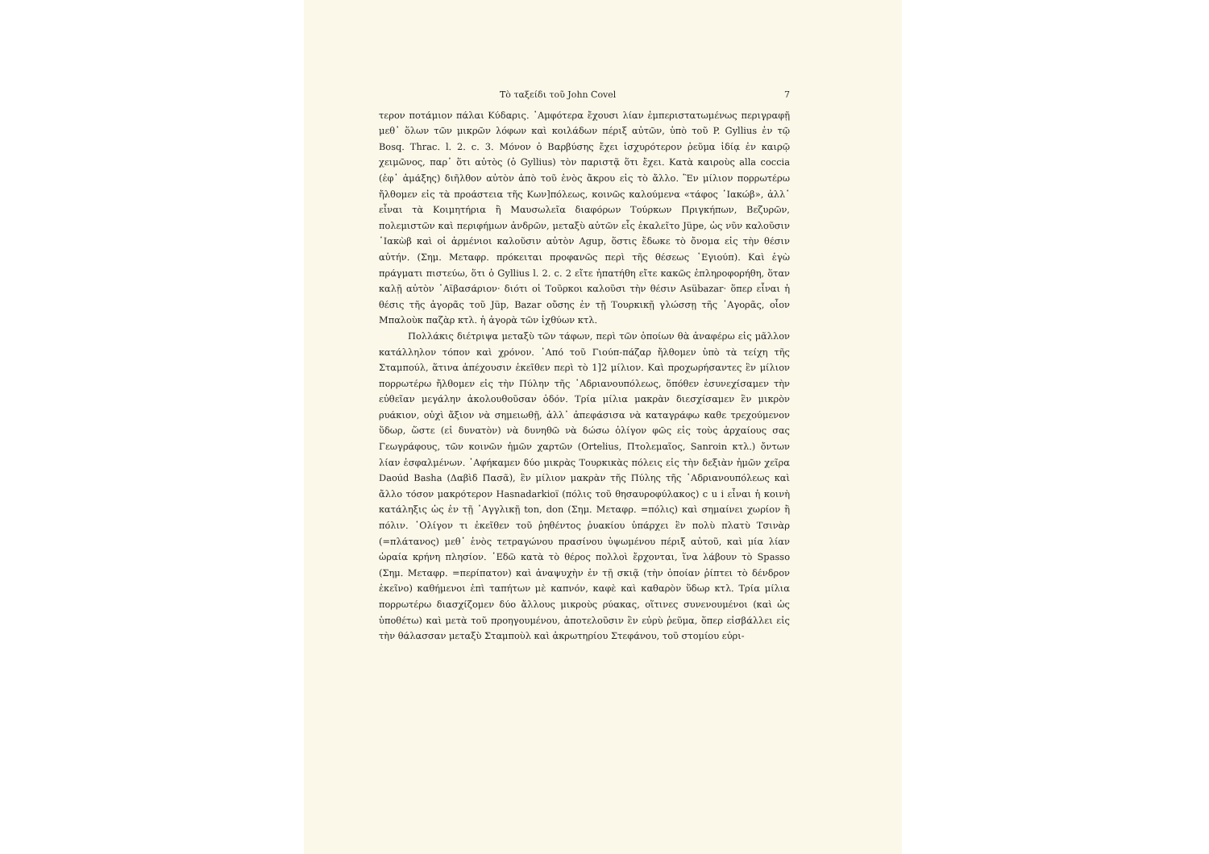Τὸ ταξείδι τοῦ John Covel 7
τερον ποτάμιον πάλαι Κύδαρις. ᾿Αμφότερα ἔχουσι λίαν ἐμπεριστατωμένως περιγραφῇ μεθ᾿ ὅλων τῶν μικρῶν λόφων καὶ κοιλάδων πέριξ αὐτῶν, ὑπὸ τοῦ P. Gyllius ἐν τῷ Bosq. Thrac. l. 2. c. 3. Μόνον ὁ Βαρβύσης ἔχει ἰσχυρότερον ῥεῦμα ἰδίᾳ ἐν καιρῷ χειμῶνος, παρ᾿ ὅτι αὐτὸς (ὁ Gyllius) τὸν παριστᾷ ὅτι ἔχει. Κατὰ καιροὺς alla coccia (ἐφ᾿ ἁμάξης) διῆλθον αὐτὸν ἀπὸ τοῦ ἑνὸς ἄκρου εἰς τὸ ἄλλο. Ἓν μίλιον πορρωτέρω ἤλθομεν εἰς τὰ προάστεια τῆς Κων]πόλεως, κοινῶς καλούμενα «τάφος ᾿Ιακώβ», ἀλλ᾿ εἶναι τὰ Κοιμητήρια ἢ Μαυσωλεῖα διαφόρων Τούρκων Πριγκήπων, Βεζυρῶν, πολεμιστῶν καὶ περιφήμων ἀνδρῶν, μεταξὺ αὐτῶν εἷς ἐκαλεῖτο Jüpe, ὡς νῦν καλοῦσιν ᾿Ιακὼβ καὶ οἱ ἀρμένιοι καλοῦσιν αὐτὸν Agup, ὅστις ἔδωκε τὸ ὄνομα εἰς τὴν θέσιν αὐτήν. (Σημ. Μεταφρ. πρόκειται προφανῶς περὶ τῆς θέσεως ᾿Εγιούπ). Καὶ ἐγὼ πράγματι πιστεύω, ὅτι ὁ Gyllius l. 2. c. 2 εἴτε ἠπατήθη εἴτε κακῶς ἐπληροφορήθη, ὅταν καλῇ αὐτὸν ᾿Αϊβασάριον· διότι οἱ Τοῦρκοι καλοῦσι τὴν θέσιν Asübazar· ὅπερ εἶναι ἡ θέσις τῆς ἀγορᾶς τοῦ Jüp, Bazar οὔσης ἐν τῇ Τουρκικῇ γλώσσῃ τῆς ᾿Αγορᾶς, οἷον Μπαλοὺκ παζὰρ κτλ. ἡ ἀγορὰ τῶν ἰχθύων κτλ.
Πολλάκις διέτριψα μεταξὺ τῶν τάφων, περὶ τῶν ὁποίων θὰ ἀναφέρω εἰς μᾶλλον κατάλληλον τόπον καὶ χρόνον. ᾿Από τοῦ Γιούπ-πάζαρ ἤλθομεν ὑπὸ τὰ τείχη τῆς Σταμπούλ, ἅτινα ἀπέχουσιν ἐκεῖθεν περὶ τὸ 1]2 μίλιον. Καὶ προχωρήσαντες ἓν μίλιον πορρωτέρω ἤλθομεν εἰς τὴν Πύλην τῆς ᾿Αδριανουπόλεως, ὅπόθεν ἐσυνεχίσαμεν τὴν εὐθεῖαν μεγάλην ἀκολουθοῦσαν ὁδόν. Τρία μίλια μακρὰν διεσχίσαμεν ἓν μικρὸν ρυάκιον, οὐχὶ ἄξιον νὰ σημειωθῇ, ἀλλ᾿ ἀπεφάσισα νὰ καταγράφω καθε τρεχούμενον ὕδωρ, ὥστε (εἰ δυνατὸν) νὰ δυνηθῶ νὰ δώσω ὀλίγον φῶς εἰς τοὺς ἀρχαίους σας Γεωγράφους, τῶν κοινῶν ἡμῶν χαρτῶν (Ortelius, Πτολεμαῖος, Sanroin κτλ.) ὄντων λίαν ἐσφαλμένων. ᾿Αφήκαμεν δύο μικρὰς Τουρκικὰς πόλεις εἰς τὴν δεξιὰν ἡμῶν χεῖρα Daoúd Basha (Δαβὶδ Πασᾶ), ἓν μίλιον μακρὰν τῆς Πύλης τῆς ᾿Αδριανουπόλεως καὶ ἄλλο τόσον μακρότερον Hasnadarkioï (πόλις τοῦ θησαυροφύλακος) c u i εἶναι ἡ κοινὴ κατάληξις ὡς ἐν τῇ ᾿Αγγλικῇ ton, don (Σημ. Μεταφρ. =πόλις) καὶ σημαίνει χωρίον ἢ πόλιν. ᾿Ολίγον τι ἐκεῖθεν τοῦ ῥηθέντος ῥυακίου ὑπάρχει ἓν πολὺ πλατὺ Τσινὰρ (=πλάτανος) μεθ᾿ ἑνὸς τετραγώνου πρασίνου ὑψωμένου πέριξ αὐτοῦ, καὶ μία λίαν ὡραία κρήνη πλησίον. ᾿Εδῶ κατὰ τὸ θέρος πολλοὶ ἔρχονται, ἵνα λάβουν τὸ Spasso (Σημ. Μεταφρ. =περίπατον) καὶ ἀναψυχὴν ἐν τῇ σκιᾷ (τὴν ὁποίαν ῥίπτει τὸ δένδρον ἐκεῖνο) καθήμενοι ἐπὶ ταπήτων μὲ καπνόν, καφὲ καὶ καθαρὸν ὕδωρ κτλ. Τρία μίλια πορρωτέρω διασχίζομεν δύο ἄλλους μικροὺς ρύακας, οἵτινες συνενουμένοι (καὶ ὡς ὑποθέτω) καὶ μετὰ τοῦ προηγουμένου, ἀποτελοῦσιν ἓν εὐρὺ ῥεῦμα, ὅπερ εἰσβάλλει εἰς τὴν θάλασσαν μεταξὺ Σταμποὺλ καὶ ἀκρωτηρίου Στεφάνου, τοῦ στομίου εὐρι-